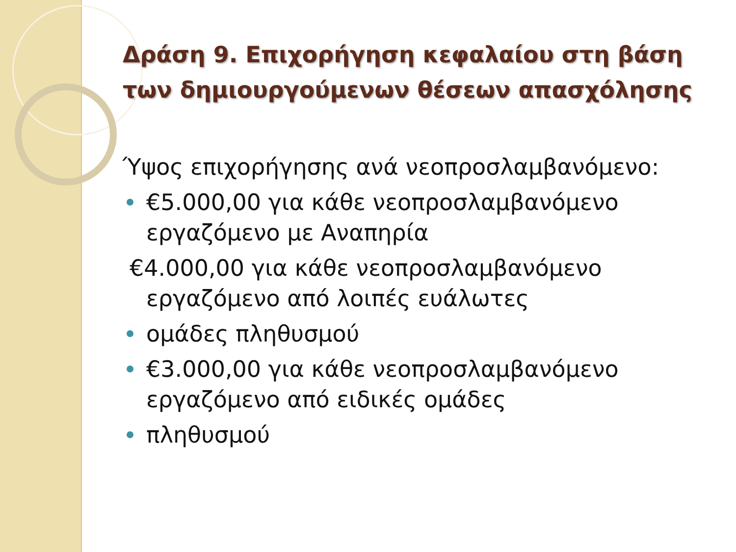Δράση 9. Επιχορήγηση κεφαλαίου στη βάση των δημιουργούμενων θέσεων απασχόλησης
Ύψος επιχορήγησης ανά νεοπροσλαμβανόμενο:
€5.000,00 για κάθε νεοπροσλαμβανόμενο εργαζόμενο με Αναπηρία
€4.000,00 για κάθε νεοπροσλαμβανόμενο
εργαζόμενο από λοιπές ευάλωτες
ομάδες πληθυσμού
€3.000,00 για κάθε νεοπροσλαμβανόμενο εργαζόμενο από ειδικές ομάδες
πληθυσμού